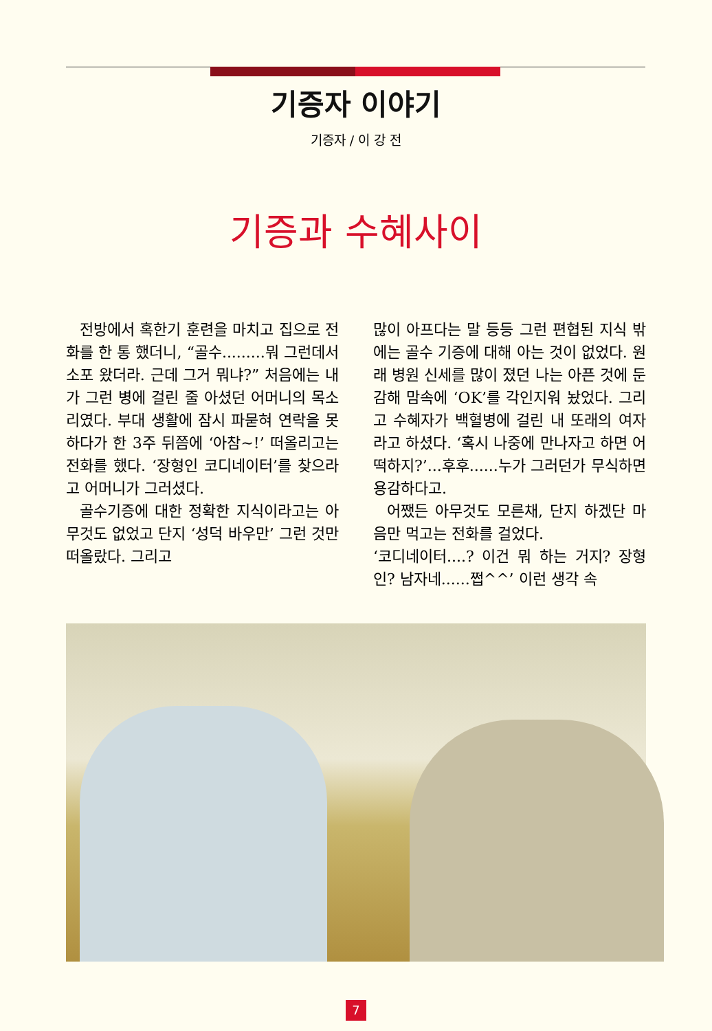기증자 이야기
기증자 / 이 강 전
기증과 수혜사이
전방에서 혹한기 훈련을 마치고 집으로 전화를 한 통 했더니, “골수.........뭐 그런데서 소포 왔더라. 근데 그거 뭐냐?” 처음에는 내가 그런 병에 걸린 줄 아셨던 어머니의 목소리였다. 부대 생활에 잠시 파묻혀 연락을 못하다가 한 3주 뒤쯤에 ‘아참~!’ 떠올리고는 전화를 했다. ‘장형인 코디네이터’를 찾으라고 어머니가 그러셨다.
골수기증에 대한 정확한 지식이라고는 아무것도 없었고 단지 ‘성덕 바우만’ 그런 것만 떠올랐다. 그리고
많이 아프다는 말 등등 그런 편협된 지식 밖에는 골수 기증에 대해 아는 것이 없었다. 원래 병원 신세를 많이 졌던 나는 아픈 것에 둔감해 맘속에 ‘OK’를 각인지워 놨었다. 그리고 수혜자가 백혈병에 걸린 내 또래의 여자라고 하셨다. ‘혹시 나중에 만나자고 하면 어떡하지?’...후후......누가 그러던가 무식하면 용감하다고.
어쨌든 아무것도 모른채, 단지 하겠단 마음만 먹고는 전화를 걸었다.
‘코디네이터....? 이건 뭐 하는 거지? 장형인? 남자네......쩝^^’ 이런 생각 속
7